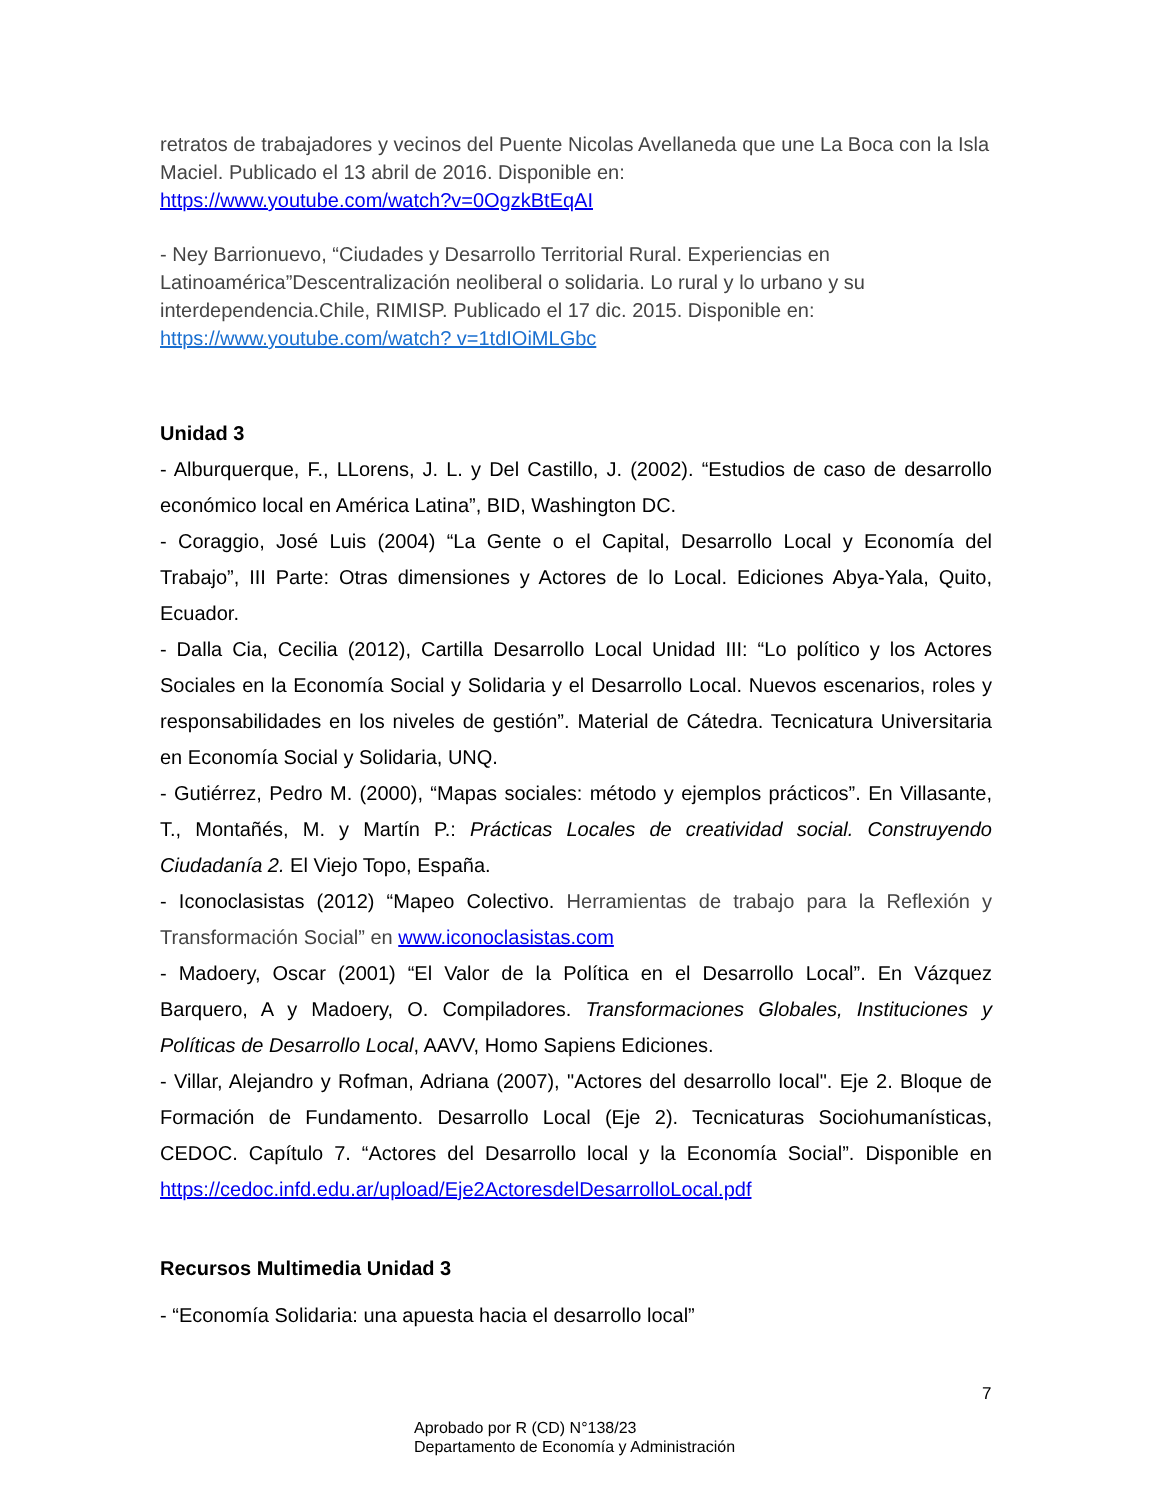retratos de trabajadores y vecinos del Puente Nicolas Avellaneda que une La Boca con la Isla Maciel. Publicado el 13 abril de 2016. Disponible en:
https://www.youtube.com/watch?v=0OgzkBtEqAI
- Ney Barrionuevo, “Ciudades y Desarrollo Territorial Rural. Experiencias en Latinoamérica”Descentralización neoliberal o solidaria. Lo rural y lo urbano y su interdependencia.Chile, RIMISP. Publicado el 17 dic. 2015. Disponible en:
https://www.youtube.com/watch? v=1tdIOiMLGbc
Unidad 3
- Alburquerque, F., LLorens, J. L. y Del Castillo, J. (2002). “Estudios de caso de desarrollo económico local en América Latina”, BID, Washington DC.
- Coraggio, José Luis (2004) “La Gente o el Capital, Desarrollo Local y Economía del Trabajo”, III Parte: Otras dimensiones y Actores de lo Local. Ediciones Abya-Yala, Quito, Ecuador.
- Dalla Cia, Cecilia (2012), Cartilla Desarrollo Local Unidad III: “Lo político y los Actores Sociales en la Economía Social y Solidaria y el Desarrollo Local. Nuevos escenarios, roles y responsabilidades en los niveles de gestión”. Material de Cátedra. Tecnicatura Universitaria en Economía Social y Solidaria, UNQ.
- Gutiérrez, Pedro M. (2000), “Mapas sociales: método y ejemplos prácticos”. En Villasante, T., Montañés, M. y Martín P.: Prácticas Locales de creatividad social. Construyendo Ciudadanía 2. El Viejo Topo, España.
- Iconoclasistas (2012) “Mapeo Colectivo. Herramientas de trabajo para la Reflexión y Transformación Social” en www.iconoclasistas.com
- Madoery, Oscar (2001) “El Valor de la Política en el Desarrollo Local”. En Vázquez Barquero, A y Madoery, O. Compiladores. Transformaciones Globales, Instituciones y Políticas de Desarrollo Local, AAVV, Homo Sapiens Ediciones.
- Villar, Alejandro y Rofman, Adriana (2007), "Actores del desarrollo local". Eje 2. Bloque de Formación de Fundamento. Desarrollo Local (Eje 2). Tecnicaturas Sociohumanísticas, CEDOC. Capítulo 7. “Actores del Desarrollo local y la Economía Social”. Disponible en https://cedoc.infd.edu.ar/upload/Eje2ActoresdelDesarrolloLocal.pdf
Recursos Multimedia Unidad 3
- “Economía Solidaria: una apuesta hacia el desarrollo local”
7
Aprobado por R (CD) N°138/23
Departamento de Economía y Administración